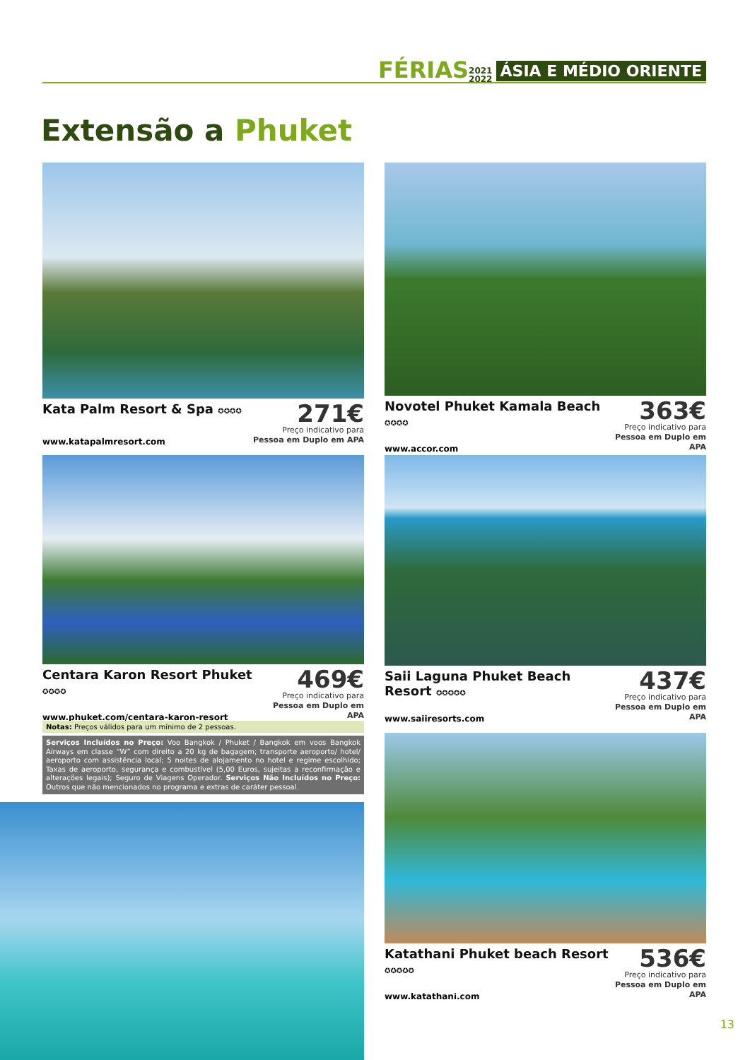FÉRIAS 2021
2022 ÁSIA E MÉDIO ORIENTE
Extensão a Phuket
Kata Palm Resort & Spa ✪✪✪✪
271€
Preço indicativo para
Pessoa em Duplo em APA
www.katapalmresort.com
Novotel Phuket Kamala Beach ✪✪✪✪
363€
Preço indicativo para
Pessoa em Duplo em APA
www.accor.com
Centara Karon Resort Phuket ✪✪✪✪
469€
Preço indicativo para
Pessoa em Duplo em APA
www.phuket.com/centara-karon-resort
Saii Laguna Phuket Beach Resort ✪✪✪✪✪
437€
Preço indicativo para
Pessoa em Duplo em APA
www.saiiresorts.com
Notas: Preços válidos para um mínimo de 2 pessoas.
Serviços Incluídos no Preço: Voo Bangkok / Phuket / Bangkok em voos Bangkok Airways em classe “W” com direito a 20 kg de bagagem; transporte aeroporto/ hotel/ aeroporto com assistência local; 5 noites de alojamento no hotel e regime escolhido; Taxas de aeroporto, segurança e combustível (5,00 Euros, sujeitas a reconfirmação e alterações legais); Seguro de Viagens Operador. Serviços Não Incluídos no Preço: Outros que não mencionados no programa e extras de caráter pessoal.
Katathani Phuket beach Resort ✪✪✪✪✪
536€
Preço indicativo para
Pessoa em Duplo em APA
www.katathani.com
13